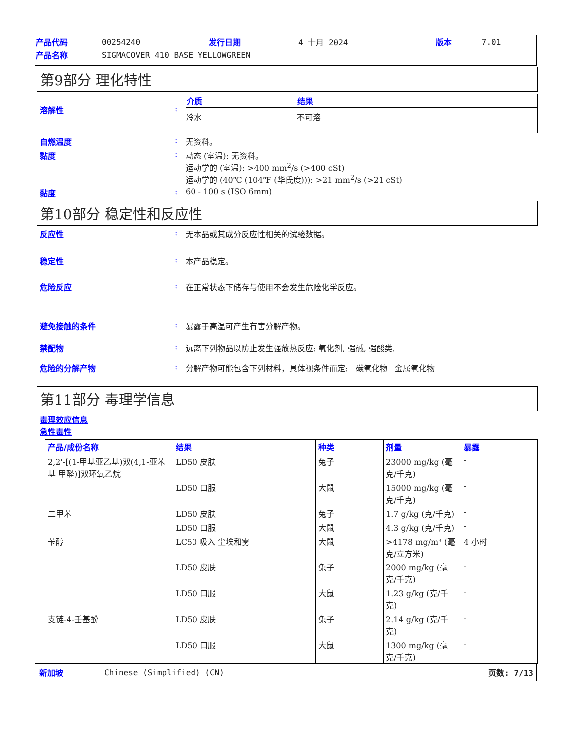| 产品代码 | 00254240 | 发行日期 | 4 十月 2024 | 版本 | 7.01 |
| 产品名称 | SIGMACOVER 410 BASE YELLOWGREEN | | | | |
第9部分 理化特性
溶解性 :
| 介质 | 结果 |
| --- | --- |
| 冷水 | 不可溶 |
自燃温度 : 无资料。
黏度 : 动态 (室温): 无资料。
运动学的 (室温): >400 mm<sup>2</sup>/s (>400 cSt)
运动学的 (40℃ (104℉ (华氏度))): >21 mm<sup>2</sup>/s (>21 cSt)
黏度 : 60 - 100 s (ISO 6mm)
第10部分 稳定性和反应性
反应性 : 无本品或其成分反应性相关的试验数据。
稳定性 : 本产品稳定。
危险反应 : 在正常状态下储存与使用不会发生危险化学反应。
避免接触的条件 : 暴露于高温可产生有害分解产物。
禁配物 : 远离下列物品以防止发生强放热反应: 氧化剂, 强碱, 强酸类.
危险的分解产物 : 分解产物可能包含下列材料，具体视条件而定: 碳氧化物 金属氧化物
第11部分 毒理学信息
毒理效应信息
急性毒性
| 产品/成份名称 | 结果 | 种类 | 剂量 | 暴露 |
| --- | --- | --- | --- | --- |
| 2,2'-[(1-甲基亚乙基)双(4,1-亚苯基 甲醛)]双环氧乙烷 | LD50 皮肤 | 兔子 | 23000 mg/kg (毫克/千克) | - |
| | LD50 口服 | 大鼠 | 15000 mg/kg (毫克/千克) | - |
| 二甲苯 | LD50 皮肤 | 兔子 | 1.7 g/kg (克/千克) | - |
| | LD50 口服 | 大鼠 | 4.3 g/kg (克/千克) | - |
| 苄醇 | LC50 吸入 尘埃和雾 | 大鼠 | >4178 mg/m³ (毫克/立方米) | 4 小时 |
| | LD50 皮肤 | 兔子 | 2000 mg/kg (毫克/千克) | - |
| | LD50 口服 | 大鼠 | 1.23 g/kg (克/千克) | - |
| 支链-4-壬基酚 | LD50 皮肤 | 兔子 | 2.14 g/kg (克/千克) | - |
| | LD50 口服 | 大鼠 | 1300 mg/kg (毫克/千克) | - |
新加坡 Chinese (Simplified) (CN) 页数: 7/13